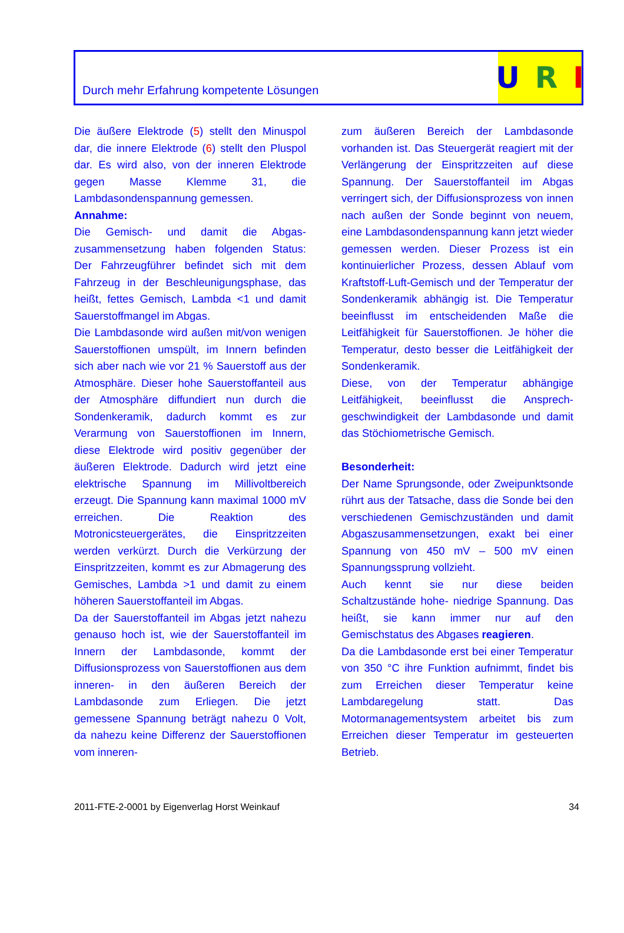Durch mehr Erfahrung kompetente Lösungen
U R I
Die äußere Elektrode (5) stellt den Minuspol dar, die innere Elektrode (6) stellt den Pluspol dar. Es wird also, von der inneren Elektrode gegen Masse Klemme 31, die Lambdasondenspannung gemessen.
Annahme:
Die Gemisch- und damit die Abgas-zusammensetzung haben folgenden Status: Der Fahrzeugführer befindet sich mit dem Fahrzeug in der Beschleunigungsphase, das heißt, fettes Gemisch, Lambda <1 und damit Sauerstoffmangel im Abgas.
Die Lambdasonde wird außen mit/von wenigen Sauerstoffionen umspült, im Innern befinden sich aber nach wie vor 21 % Sauerstoff aus der Atmosphäre. Dieser hohe Sauerstoffanteil aus der Atmosphäre diffundiert nun durch die Sondenkeramik, dadurch kommt es zur Verarmung von Sauerstoffionen im Innern, diese Elektrode wird positiv gegenüber der äußeren Elektrode. Dadurch wird jetzt eine elektrische Spannung im Millivoltbereich erzeugt. Die Spannung kann maximal 1000 mV erreichen. Die Reaktion des Motronicsteuergerätes, die Einspritzzeiten werden verkürzt. Durch die Verkürzung der Einspritzzeiten, kommt es zur Abmagerung des Gemisches, Lambda >1 und damit zu einem höheren Sauerstoffanteil im Abgas.
Da der Sauerstoffanteil im Abgas jetzt nahezu genauso hoch ist, wie der Sauerstoffanteil im Innern der Lambdasonde, kommt der Diffusionsprozess von Sauerstoffionen aus dem inneren- in den äußeren Bereich der Lambdasonde zum Erliegen. Die jetzt gemessene Spannung beträgt nahezu 0 Volt, da nahezu keine Differenz der Sauerstoffionen vom inneren-
zum äußeren Bereich der Lambdasonde vorhanden ist. Das Steuergerät reagiert mit der Verlängerung der Einspritzzeiten auf diese Spannung. Der Sauerstoffanteil im Abgas verringert sich, der Diffusionsprozess von innen nach außen der Sonde beginnt von neuem, eine Lambdasondenspannung kann jetzt wieder gemessen werden. Dieser Prozess ist ein kontinuierlicher Prozess, dessen Ablauf vom Kraftstoff-Luft-Gemisch und der Temperatur der Sondenkeramik abhängig ist. Die Temperatur beeinflusst im entscheidenden Maße die Leitfähigkeit für Sauerstoffionen. Je höher die Temperatur, desto besser die Leitfähigkeit der Sondenkeramik.
Diese, von der Temperatur abhängige Leitfähigkeit, beeinflusst die Ansprech-geschwindigkeit der Lambdasonde und damit das Stöchiometrische Gemisch.
Besonderheit:
Der Name Sprungsonde, oder Zweipunktsonde rührt aus der Tatsache, dass die Sonde bei den verschiedenen Gemischzuständen und damit Abgaszusammensetzungen, exakt bei einer Spannung von 450 mV – 500 mV einen Spannungssprung vollzieht.
Auch kennt sie nur diese beiden Schaltzustände hohe- niedrige Spannung. Das heißt, sie kann immer nur auf den Gemischstatus des Abgases reagieren.
Da die Lambdasonde erst bei einer Temperatur von 350 °C ihre Funktion aufnimmt, findet bis zum Erreichen dieser Temperatur keine Lambdaregelung statt. Das Motormanagementsystem arbeitet bis zum Erreichen dieser Temperatur im gesteuerten Betrieb.
2011-FTE-2-0001 by Eigenverlag Horst Weinkauf 34